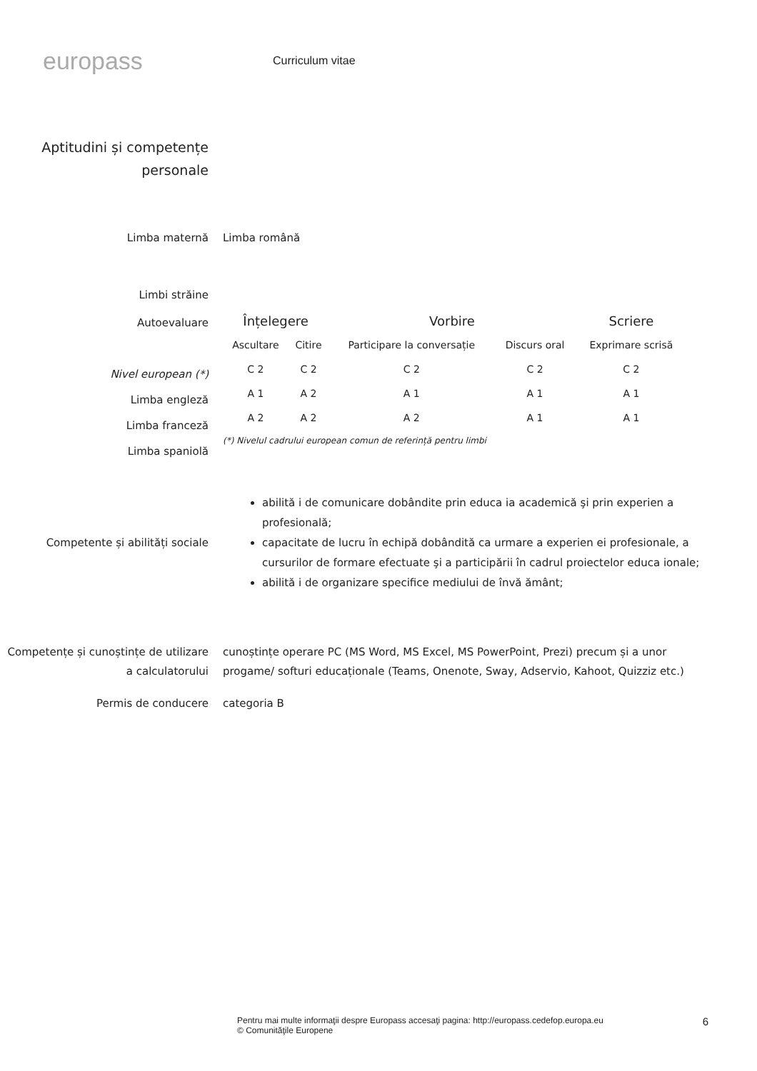europass
Curriculum vitae
Aptitudini și competențe personale
Limba maternă Limba română
Limbi străine
Autoevaluare
Nivel european (*)
Limba engleză
Limba franceză
Limba spaniolă
| Înțelegere | | Vorbire | | Scriere |
| --- | --- | --- | --- | --- |
| Ascultare | Citire | Participare la conversație | Discurs oral | Exprimare scrisă |
| C 2 | C 2 | C 2 | C 2 | C 2 |
| A 1 | A 2 | A 1 | A 1 | A 1 |
| A 2 | A 2 | A 2 | A 1 | A 1 |
(*) Nivelul cadrului european comun de referință pentru limbi
Competente și abilități sociale
abilită i de comunicare dobândite prin educa ia academică şi prin experien a profesională;
capacitate de lucru în echipă dobândită ca urmare a experien ei profesionale, a cursurilor de formare efectuate şi a participării în cadrul proiectelor educa ionale;
abilită i de organizare specifice mediului de învă ământ;
Competențe și cunoștințe de utilizare a calculatorului
cunoștințe operare PC (MS Word, MS Excel, MS PowerPoint, Prezi) precum și a unor progame/ softuri educaționale (Teams, Onenote, Sway, Adservio, Kahoot, Quizziz etc.)
Permis de conducere categoria B
Pentru mai multe informaţii despre Europass accesaţi pagina: http://europass.cedefop.europa.eu
© Comunităţile Europene
6